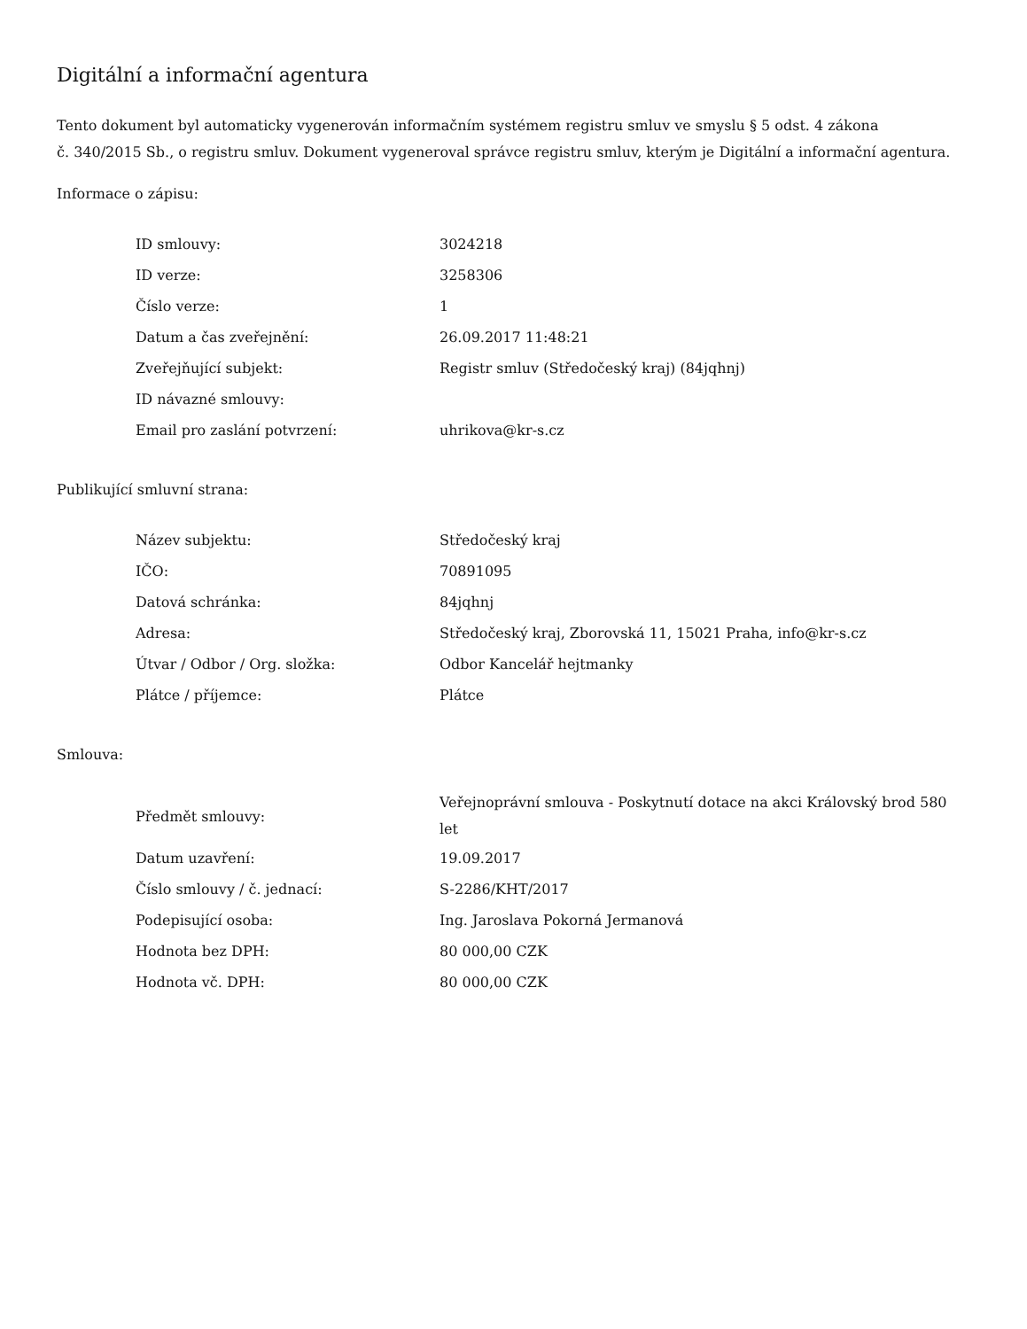Digitální a informační agentura
Tento dokument byl automaticky vygenerován informačním systémem registru smluv ve smyslu § 5 odst. 4 zákona
č. 340/2015 Sb., o registru smluv. Dokument vygeneroval správce registru smluv, kterým je Digitální a informační agentura.
Informace o zápisu:
| ID smlouvy: | 3024218 |
| ID verze: | 3258306 |
| Číslo verze: | 1 |
| Datum a čas zveřejnění: | 26.09.2017 11:48:21 |
| Zveřejňující subjekt: | Registr smluv (Středočeský kraj) (84jqhnj) |
| ID návazné smlouvy: | |
| Email pro zaslání potvrzení: | uhrikova@kr-s.cz |
Publikující smluvní strana:
| Název subjektu: | Středočeský kraj |
| IČO: | 70891095 |
| Datová schránka: | 84jqhnj |
| Adresa: | Středočeský kraj, Zborovská 11, 15021 Praha, info@kr-s.cz |
| Útvar / Odbor / Org. složka: | Odbor Kancelář hejtmanky |
| Plátce / příjemce: | Plátce |
Smlouva:
| Předmět smlouvy: | Veřejnoprávní smlouva - Poskytnutí dotace na akci Královský brod 580 let |
| Datum uzavření: | 19.09.2017 |
| Číslo smlouvy / č. jednací: | S-2286/KHT/2017 |
| Podepisující osoba: | Ing. Jaroslava Pokorná Jermanová |
| Hodnota bez DPH: | 80 000,00 CZK |
| Hodnota vč. DPH: | 80 000,00 CZK |